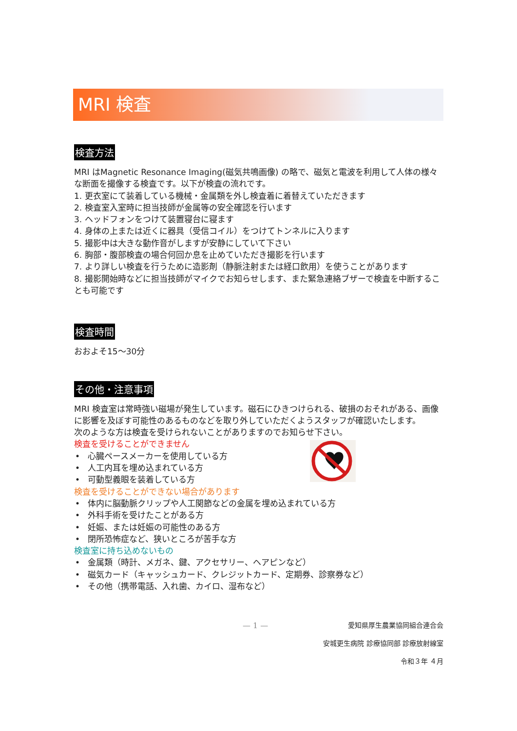MRI 検査
検査方法
MRI はMagnetic Resonance Imaging(磁気共鳴画像) の略で、磁気と電波を利用して人体の様々な断面を撮像する検査です。以下が検査の流れです。
1. 更衣室にて装着している機械・金属類を外し検査着に着替えていただきます
2. 検査室入室時に担当技師が金属等の安全確認を行います
3. ヘッドフォンをつけて装置寝台に寝ます
4. 身体の上または近くに器具（受信コイル）をつけてトンネルに入ります
5. 撮影中は大きな動作音がしますが安静にしていて下さい
6. 胸部・腹部検査の場合何回か息を止めていただき撮影を行います
7. より詳しい検査を行うために造影剤（静脈注射または経口飲用）を使うことがあります
8. 撮影開始時などに担当技師がマイクでお知らせします、また緊急連絡ブザーで検査を中断することも可能です
検査時間
おおよそ15～30分
その他・注意事項
MRI 検査室は常時強い磁場が発生しています。磁石にひきつけられる、破損のおそれがある、画像に影響を及ぼす可能性のあるものなどを取り外していただくようスタッフが確認いたします。
次のような方は検査を受けられないことがありますのでお知らせ下さい。
検査を受けることができません
• 心臓ペースメーカーを使用している方
• 人工内耳を埋め込まれている方
• 可動型義眼を装着している方
検査を受けることができない場合があります
• 体内に脳動脈クリップや人工関節などの金属を埋め込まれている方
• 外科手術を受けたことがある方
• 妊娠、または妊娠の可能性のある方
• 閉所恐怖症など、狭いところが苦手な方
検査室に持ち込めないもの
• 金属類（時計、メガネ、鍵、アクセサリー、ヘアピンなど）
• 磁気カード（キャッシュカード、クレジットカード、定期券、診察券など）
• その他（携帯電話、入れ歯、カイロ、湿布など）
— 1 — 愛知県厚生農業協同組合連合会
安城更生病院 診療協同部 診療放射線室
令和３年 ４月